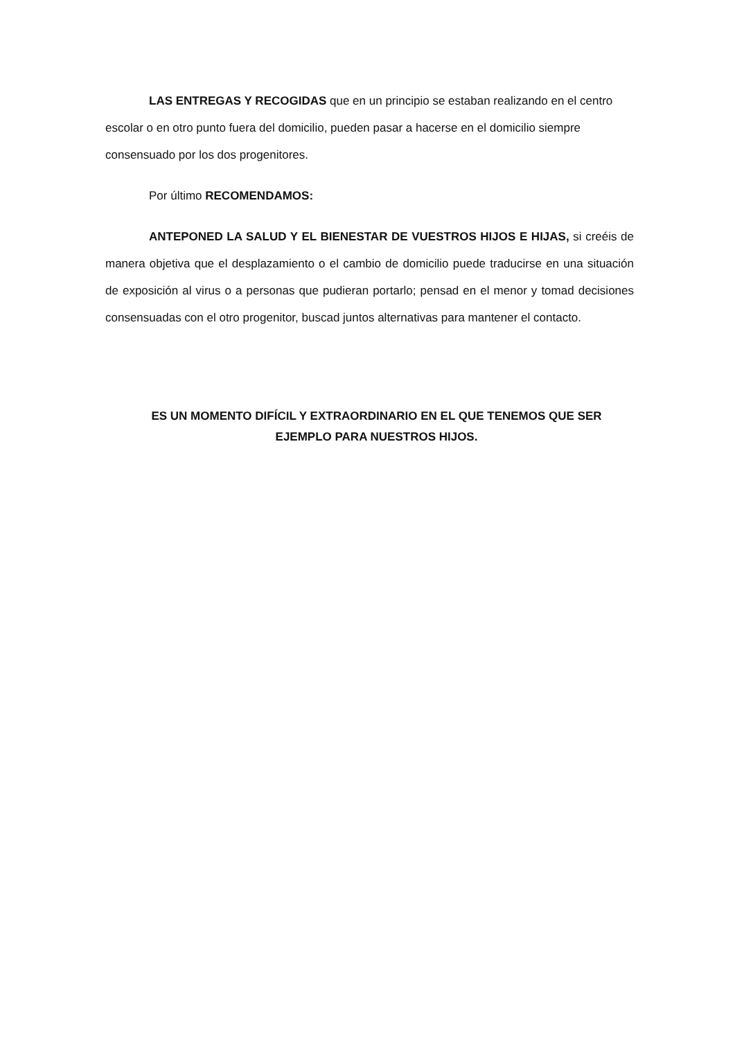LAS ENTREGAS Y RECOGIDAS que en un principio se estaban realizando en el centro escolar o en otro punto fuera del domicilio, pueden pasar a hacerse en el domicilio siempre consensuado por los dos progenitores.
Por último RECOMENDAMOS:
ANTEPONED LA SALUD Y EL BIENESTAR DE VUESTROS HIJOS E HIJAS, si creéis de manera objetiva que el desplazamiento o el cambio de domicilio puede traducirse en una situación de exposición al virus o a personas que pudieran portarlo; pensad en el menor y tomad decisiones consensuadas con el otro progenitor, buscad juntos alternativas para mantener el contacto.
ES UN MOMENTO DIFÍCIL Y EXTRAORDINARIO EN EL QUE TENEMOS QUE SER
EJEMPLO PARA NUESTROS HIJOS.